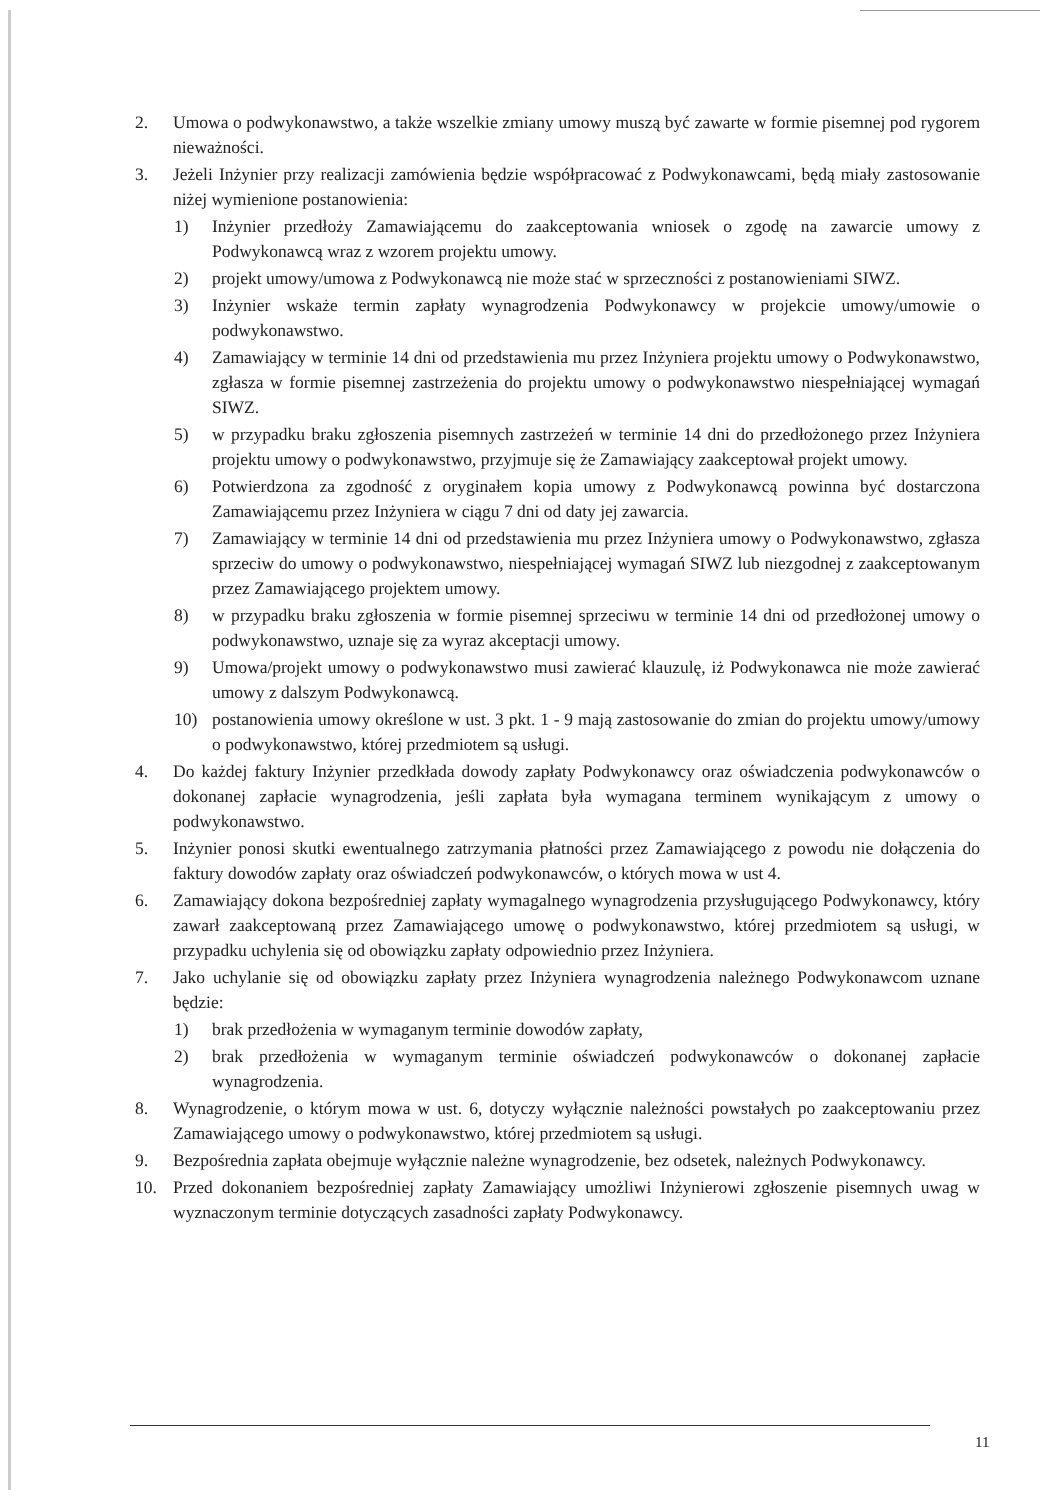2. Umowa o podwykonawstwo, a także wszelkie zmiany umowy muszą być zawarte w formie pisemnej pod rygorem nieważności.
3. Jeżeli Inżynier przy realizacji zamówienia będzie współpracować z Podwykonawcami, będą miały zastosowanie niżej wymienione postanowienia:
1) Inżynier przedłoży Zamawiającemu do zaakceptowania wniosek o zgodę na zawarcie umowy z Podwykonawcą wraz z wzorem projektu umowy.
2) projekt umowy/umowa z Podwykonawcą nie może stać w sprzeczności z postanowieniami SIWZ.
3) Inżynier wskaże termin zapłaty wynagrodzenia Podwykonawcy w projekcie umowy/umowie o podwykonawstwo.
4) Zamawiający w terminie 14 dni od przedstawienia mu przez Inżyniera projektu umowy o Podwykonawstwo, zgłasza w formie pisemnej zastrzeżenia do projektu umowy o podwykonawstwo niespełniającej wymagań SIWZ.
5) w przypadku braku zgłoszenia pisemnych zastrzeżeń w terminie 14 dni do przedłożonego przez Inżyniera projektu umowy o podwykonawstwo, przyjmuje się że Zamawiający zaakceptował projekt umowy.
6) Potwierdzona za zgodność z oryginałem kopia umowy z Podwykonawcą powinna być dostarczona Zamawiającemu przez Inżyniera w ciągu 7 dni od daty jej zawarcia.
7) Zamawiający w terminie 14 dni od przedstawienia mu przez Inżyniera umowy o Podwykonawstwo, zgłasza sprzeciw do umowy o podwykonawstwo, niespełniającej wymagań SIWZ lub niezgodnej z zaakceptowanym przez Zamawiającego projektem umowy.
8) w przypadku braku zgłoszenia w formie pisemnej sprzeciwu w terminie 14 dni od przedłożonej umowy o podwykonawstwo, uznaje się za wyraz akceptacji umowy.
9) Umowa/projekt umowy o podwykonawstwo musi zawierać klauzulę, iż Podwykonawca nie może zawierać umowy z dalszym Podwykonawcą.
10) postanowienia umowy określone w ust. 3 pkt. 1 - 9 mają zastosowanie do zmian do projektu umowy/umowy o podwykonawstwo, której przedmiotem są usługi.
4. Do każdej faktury Inżynier przedkłada dowody zapłaty Podwykonawcy oraz oświadczenia podwykonawców o dokonanej zapłacie wynagrodzenia, jeśli zapłata była wymagana terminem wynikającym z umowy o podwykonawstwo.
5. Inżynier ponosi skutki ewentualnego zatrzymania płatności przez Zamawiającego z powodu nie dołączenia do faktury dowodów zapłaty oraz oświadczeń podwykonawców, o których mowa w ust 4.
6. Zamawiający dokona bezpośredniej zapłaty wymagalnego wynagrodzenia przysługującego Podwykonawcy, który zawarł zaakceptowaną przez Zamawiającego umowę o podwykonawstwo, której przedmiotem są usługi, w przypadku uchylenia się od obowiązku zapłaty odpowiednio przez Inżyniera.
7. Jako uchylanie się od obowiązku zapłaty przez Inżyniera wynagrodzenia należnego Podwykonawcom uznane będzie:
1) brak przedłożenia w wymaganym terminie dowodów zapłaty,
2) brak przedłożenia w wymaganym terminie oświadczeń podwykonawców o dokonanej zapłacie wynagrodzenia.
8. Wynagrodzenie, o którym mowa w ust. 6, dotyczy wyłącznie należności powstałych po zaakceptowaniu przez Zamawiającego umowy o podwykonawstwo, której przedmiotem są usługi.
9. Bezpośrednia zapłata obejmuje wyłącznie należne wynagrodzenie, bez odsetek, należnych Podwykonawcy.
10. Przed dokonaniem bezpośredniej zapłaty Zamawiający umożliwi Inżynierowi zgłoszenie pisemnych uwag w wyznaczonym terminie dotyczących zasadności zapłaty Podwykonawcy.
11